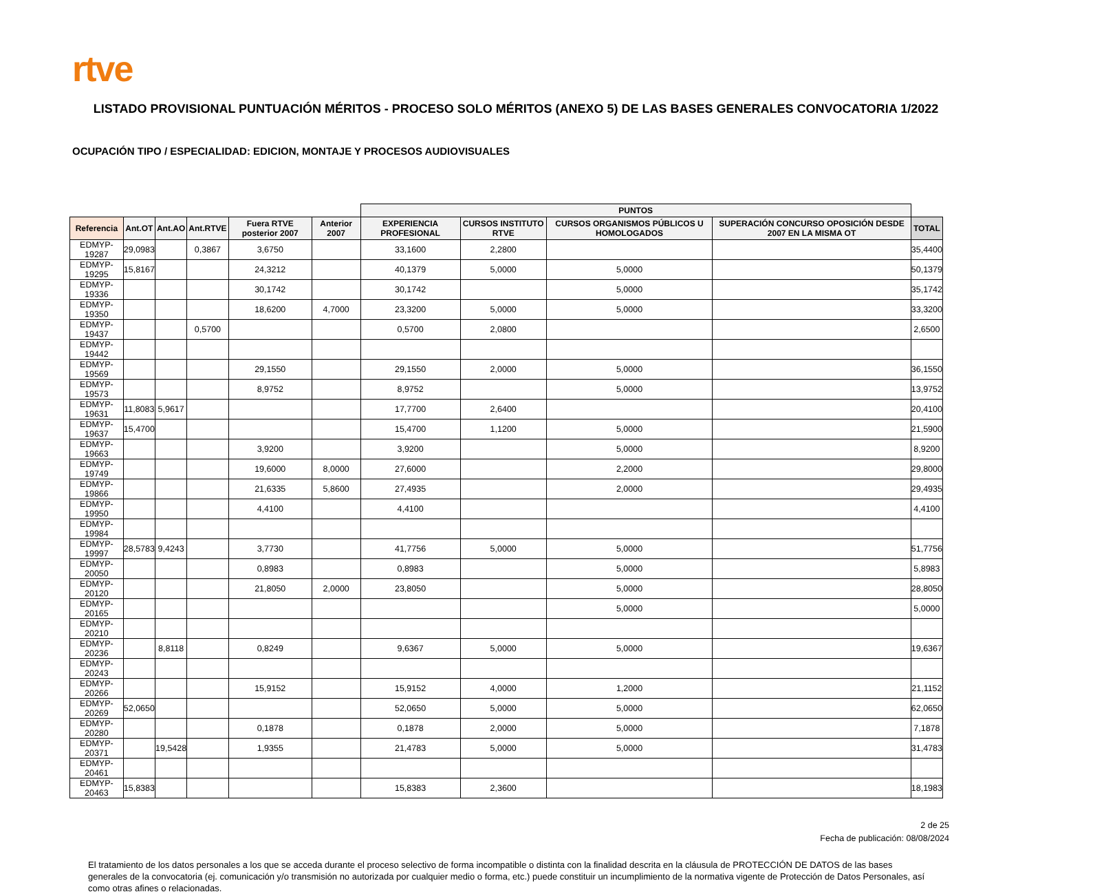rtve
LISTADO PROVISIONAL PUNTUACIÓN MÉRITOS - PROCESO SOLO MÉRITOS (ANEXO 5) DE LAS BASES GENERALES CONVOCATORIA 1/2022
OCUPACIÓN TIPO / ESPECIALIDAD: EDICION, MONTAJE Y PROCESOS AUDIOVISUALES
| | | | | | | PUNTOS | | | | |
| --- | --- | --- | --- | --- | --- | --- | --- | --- | --- | --- |
| Referencia | Ant.OT | Ant.AO | Ant.RTVE | Fuera RTVE posterior 2007 | Anterior 2007 | EXPERIENCIA PROFESIONAL | CURSOS INSTITUTO RTVE | CURSOS ORGANISMOS PÚBLICOS U HOMOLOGADOS | SUPERACIÓN CONCURSO OPOSICIÓN DESDE 2007 EN LA MISMA OT | TOTAL |
| EDMYP-19287 | 29,0983 | | 0,3867 | 3,6750 | | 33,1600 | 2,2800 | | | 35,4400 |
| EDMYP-19295 | 15,8167 | | | 24,3212 | | 40,1379 | 5,0000 | 5,0000 | | 50,1379 |
| EDMYP-19336 | | | | 30,1742 | | 30,1742 | | 5,0000 | | 35,1742 |
| EDMYP-19350 | | | | 18,6200 | 4,7000 | 23,3200 | 5,0000 | 5,0000 | | 33,3200 |
| EDMYP-19437 | | | 0,5700 | | | 0,5700 | 2,0800 | | | 2,6500 |
| EDMYP-19442 | | | | | | | | | | |
| EDMYP-19569 | | | | 29,1550 | | 29,1550 | 2,0000 | 5,0000 | | 36,1550 |
| EDMYP-19573 | | | | 8,9752 | | 8,9752 | | 5,0000 | | 13,9752 |
| EDMYP-19631 | 11,8083 | 5,9617 | | | | 17,7700 | 2,6400 | | | 20,4100 |
| EDMYP-19637 | 15,4700 | | | | | 15,4700 | 1,1200 | 5,0000 | | 21,5900 |
| EDMYP-19663 | | | | 3,9200 | | 3,9200 | | 5,0000 | | 8,9200 |
| EDMYP-19749 | | | | 19,6000 | 8,0000 | 27,6000 | | 2,2000 | | 29,8000 |
| EDMYP-19866 | | | | 21,6335 | 5,8600 | 27,4935 | | 2,0000 | | 29,4935 |
| EDMYP-19950 | | | | 4,4100 | | 4,4100 | | | | 4,4100 |
| EDMYP-19984 | | | | | | | | | | |
| EDMYP-19997 | 28,5783 | 9,4243 | | 3,7730 | | 41,7756 | 5,0000 | 5,0000 | | 51,7756 |
| EDMYP-20050 | | | | 0,8983 | | 0,8983 | | 5,0000 | | 5,8983 |
| EDMYP-20120 | | | | 21,8050 | 2,0000 | 23,8050 | | 5,0000 | | 28,8050 |
| EDMYP-20165 | | | | | | | | 5,0000 | | 5,0000 |
| EDMYP-20210 | | | | | | | | | | |
| EDMYP-20236 | | 8,8118 | | 0,8249 | | 9,6367 | 5,0000 | 5,0000 | | 19,6367 |
| EDMYP-20243 | | | | | | | | | | |
| EDMYP-20266 | | | | 15,9152 | | 15,9152 | 4,0000 | 1,2000 | | 21,1152 |
| EDMYP-20269 | 52,0650 | | | | | 52,0650 | 5,0000 | 5,0000 | | 62,0650 |
| EDMYP-20280 | | | | 0,1878 | | 0,1878 | 2,0000 | 5,0000 | | 7,1878 |
| EDMYP-20371 | | 19,5428 | | 1,9355 | | 21,4783 | 5,0000 | 5,0000 | | 31,4783 |
| EDMYP-20461 | | | | | | | | | | |
| EDMYP-20463 | 15,8383 | | | | | 15,8383 | 2,3600 | | | 18,1983 |
2 de 25
Fecha de publicación: 08/08/2024
El tratamiento de los datos personales a los que se acceda durante el proceso selectivo de forma incompatible o distinta con la finalidad descrita en la cláusula de PROTECCIÓN DE DATOS de las bases generales de la convocatoria (ej. comunicación y/o transmisión no autorizada por cualquier medio o forma, etc.) puede constituir un incumplimiento de la normativa vigente de Protección de Datos Personales, así como otras afines o relacionadas.